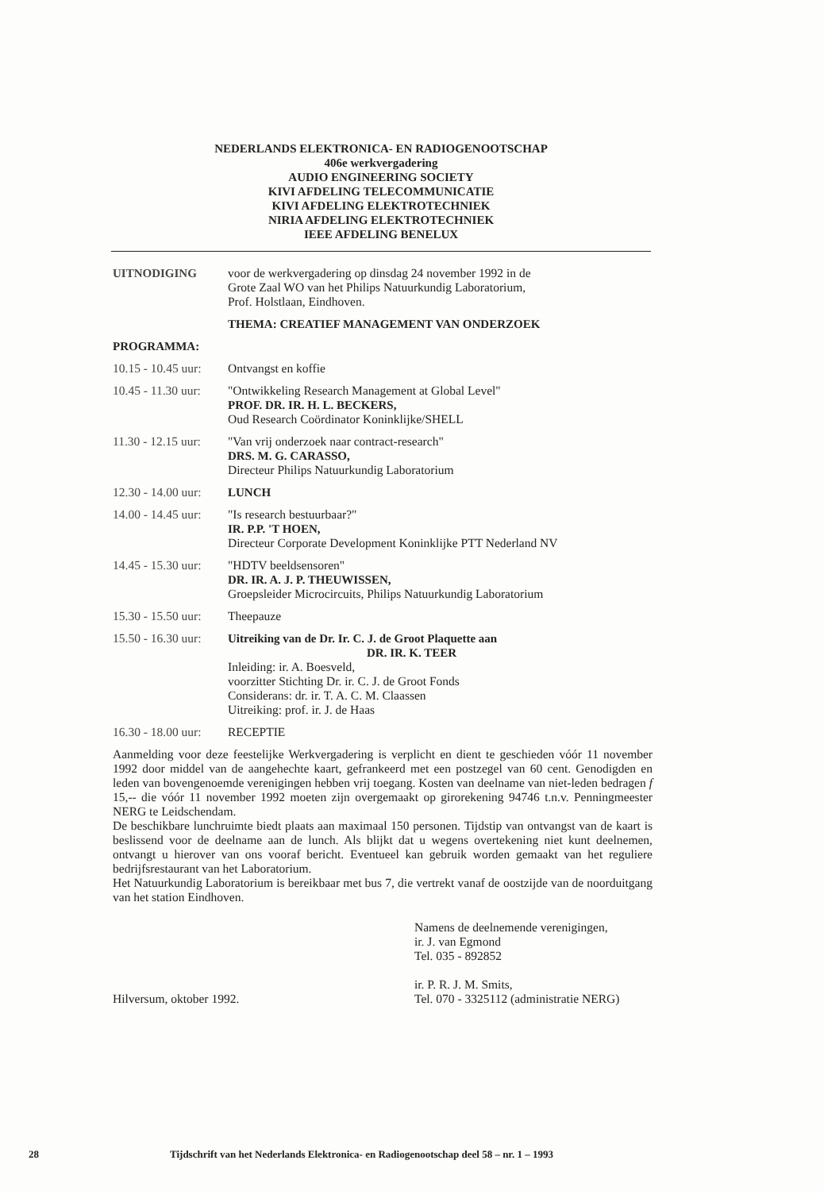NEDERLANDS ELEKTRONICA- EN RADIOGENOOTSCHAP
406e werkvergadering
AUDIO ENGINEERING SOCIETY
KIVI AFDELING TELECOMMUNICATIE
KIVI AFDELING ELEKTROTECHNIEK
NIRIA AFDELING ELEKTROTECHNIEK
IEEE AFDELING BENELUX
| UITNODIGING | voor de werkvergadering op dinsdag 24 november 1992 in de Grote Zaal WO van het Philips Natuurkundig Laboratorium, Prof. Holstlaan, Eindhoven. |
| | THEMA: CREATIEF MANAGEMENT VAN ONDERZOEK |
| PROGRAMMA: | |
| 10.15 - 10.45 uur: | Ontvangst en koffie |
| 10.45 - 11.30 uur: | "Ontwikkeling Research Management at Global Level" PROF. DR. IR. H. L. BECKERS, Oud Research Coördinator Koninklijke/SHELL |
| 11.30 - 12.15 uur: | "Van vrij onderzoek naar contract-research" DRS. M. G. CARASSO, Directeur Philips Natuurkundig Laboratorium |
| 12.30 - 14.00 uur: | LUNCH |
| 14.00 - 14.45 uur: | "Is research bestuurbaar?" IR. P.P. 'T HOEN, Directeur Corporate Development Koninklijke PTT Nederland NV |
| 14.45 - 15.30 uur: | "HDTV beeldsensoren" DR. IR. A. J. P. THEUWISSEN, Groepsleider Microcircuits, Philips Natuurkundig Laboratorium |
| 15.30 - 15.50 uur: | Theepauze |
| 15.50 - 16.30 uur: | Uitreiking van de Dr. Ir. C. J. de Groot Plaquette aan DR. IR. K. TEER Inleiding: ir. A. Boesveld, voorzitter Stichting Dr. ir. C. J. de Groot Fonds Considerans: dr. ir. T. A. C. M. Claassen Uitreiking: prof. ir. J. de Haas |
| 16.30 - 18.00 uur: | RECEPTIE |
Aanmelding voor deze feestelijke Werkvergadering is verplicht en dient te geschieden vóór 11 november 1992 door middel van de aangehechte kaart, gefrankeerd met een postzegel van 60 cent. Genodigden en leden van bovengenoemde verenigingen hebben vrij toegang. Kosten van deelname van niet-leden bedragen f 15,-- die vóór 11 november 1992 moeten zijn overgemaakt op girorekening 94746 t.n.v. Penningmeester NERG te Leidschendam.
De beschikbare lunchruimte biedt plaats aan maximaal 150 personen. Tijdstip van ontvangst van de kaart is beslissend voor de deelname aan de lunch. Als blijkt dat u wegens overtekening niet kunt deelnemen, ontvangt u hierover van ons vooraf bericht. Eventueel kan gebruik worden gemaakt van het reguliere bedrijfsrestaurant van het Laboratorium.
Het Natuurkundig Laboratorium is bereikbaar met bus 7, die vertrekt vanaf de oostzijde van de noorduitgang van het station Eindhoven.
Hilversum, oktober 1992. Namens de deelnemende verenigingen,
ir. J. van Egmond
Tel. 035 - 892852
ir. P. R. J. M. Smits,
Tel. 070 - 3325112 (administratie NERG)
28 Tijdschrift van het Nederlands Elektronica- en Radiogenootschap deel 58 – nr. 1 – 1993